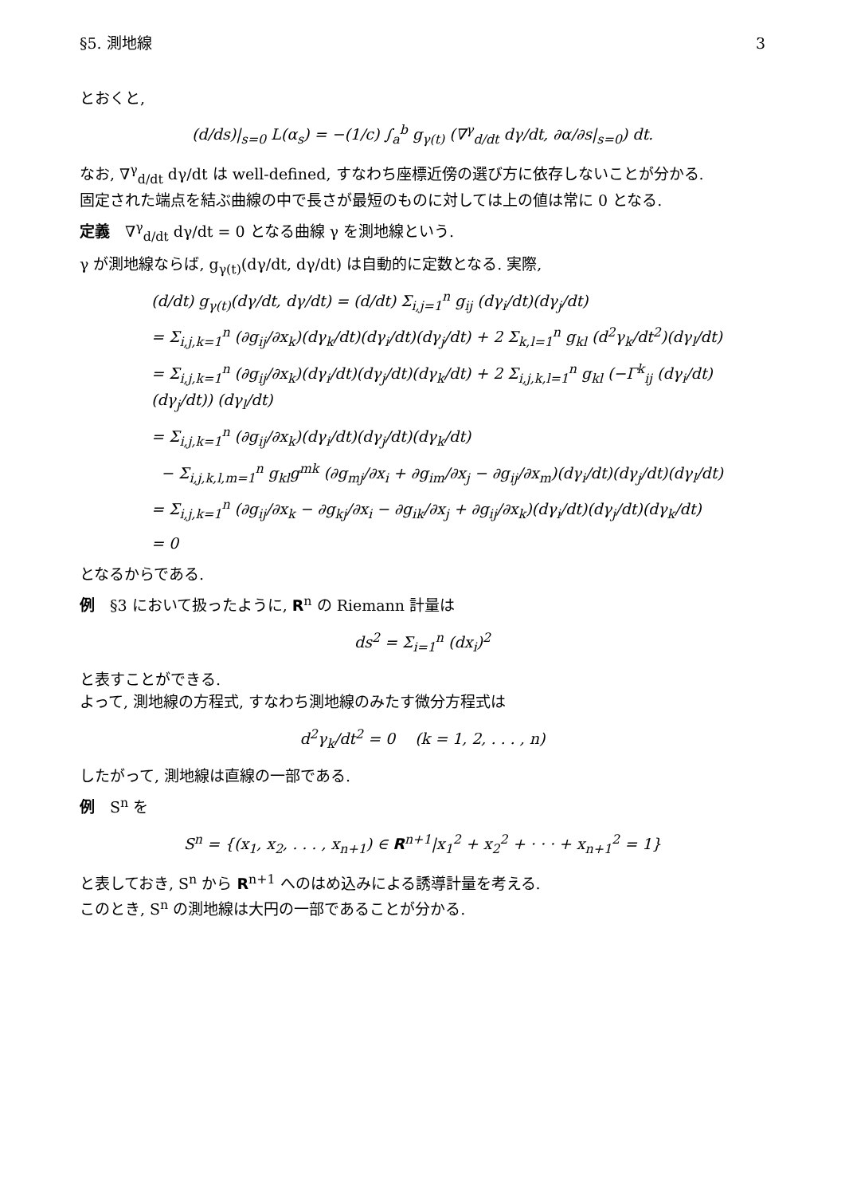§5. 測地線 3
とおくと,
(d/ds)|<sub>s=0</sub> L(α<sub>s</sub>) = −(1/c) ∫<sub>a</sub><sup>b</sup> g<sub>γ(t)</sub> (∇<sup>γ</sup><sub>d/dt</sub> dγ/dt, ∂α/∂s|<sub>s=0</sub>) dt.
なお, ∇<sup>γ</sup><sub>d/dt</sub> dγ/dt は well-defined, すなわち座標近傍の選び方に依存しないことが分かる.
固定された端点を結ぶ曲線の中で長さが最短のものに対しては上の値は常に 0 となる.
定義　∇<sup>γ</sup><sub>d/dt</sub> dγ/dt = 0 となる曲線 γ を測地線という.
γ が測地線ならば, g<sub>γ(t)</sub>(dγ/dt, dγ/dt) は自動的に定数となる. 実際,
(d/dt) g<sub>γ(t)</sub>(dγ/dt, dγ/dt) = (d/dt) Σ<sub>i,j=1</sub><sup>n</sup> g<sub>ij</sub> (dγ<sub>i</sub>/dt)(dγ<sub>j</sub>/dt)
= Σ<sub>i,j,k=1</sub><sup>n</sup> (∂g<sub>ij</sub>/∂x<sub>k</sub>)(dγ<sub>k</sub>/dt)(dγ<sub>i</sub>/dt)(dγ<sub>j</sub>/dt) + 2 Σ<sub>k,l=1</sub><sup>n</sup> g<sub>kl</sub> (d<sup>2</sup>γ<sub>k</sub>/dt<sup>2</sup>)(dγ<sub>l</sub>/dt)
= Σ<sub>i,j,k=1</sub><sup>n</sup> (∂g<sub>ij</sub>/∂x<sub>k</sub>)(dγ<sub>i</sub>/dt)(dγ<sub>j</sub>/dt)(dγ<sub>k</sub>/dt) + 2 Σ<sub>i,j,k,l=1</sub><sup>n</sup> g<sub>kl</sub> (−Γ<sup>k</sup><sub>ij</sub> (dγ<sub>i</sub>/dt)(dγ<sub>j</sub>/dt)) (dγ<sub>l</sub>/dt)
= Σ<sub>i,j,k=1</sub><sup>n</sup> (∂g<sub>ij</sub>/∂x<sub>k</sub>)(dγ<sub>i</sub>/dt)(dγ<sub>j</sub>/dt)(dγ<sub>k</sub>/dt)
− Σ<sub>i,j,k,l,m=1</sub><sup>n</sup> g<sub>kl</sub>g<sup>mk</sup> (∂g<sub>mj</sub>/∂x<sub>i</sub> + ∂g<sub>im</sub>/∂x<sub>j</sub> − ∂g<sub>ij</sub>/∂x<sub>m</sub>)(dγ<sub>i</sub>/dt)(dγ<sub>j</sub>/dt)(dγ<sub>l</sub>/dt)
= Σ<sub>i,j,k=1</sub><sup>n</sup> (∂g<sub>ij</sub>/∂x<sub>k</sub> − ∂g<sub>kj</sub>/∂x<sub>i</sub> − ∂g<sub>ik</sub>/∂x<sub>j</sub> + ∂g<sub>ij</sub>/∂x<sub>k</sub>)(dγ<sub>i</sub>/dt)(dγ<sub>j</sub>/dt)(dγ<sub>k</sub>/dt)
= 0
となるからである.
例　§3 において扱ったように, R<sup>n</sup> の Riemann 計量は
ds<sup>2</sup> = Σ<sub>i=1</sub><sup>n</sup> (dx<sub>i</sub>)<sup>2</sup>
と表すことができる.
よって, 測地線の方程式, すなわち測地線のみたす微分方程式は
d<sup>2</sup>γ<sub>k</sub>/dt<sup>2</sup> = 0 　(k = 1, 2, . . . , n)
したがって, 測地線は直線の一部である.
例　S<sup>n</sup> を
S<sup>n</sup> = {(x<sub>1</sub>, x<sub>2</sub>, . . . , x<sub>n+1</sub>) ∈ R<sup>n+1</sup>|x<sub>1</sub><sup>2</sup> + x<sub>2</sub><sup>2</sup> + · · · + x<sub>n+1</sub><sup>2</sup> = 1}
と表しておき, S<sup>n</sup> から R<sup>n+1</sup> へのはめ込みによる誘導計量を考える.
このとき, S<sup>n</sup> の測地線は大円の一部であることが分かる.